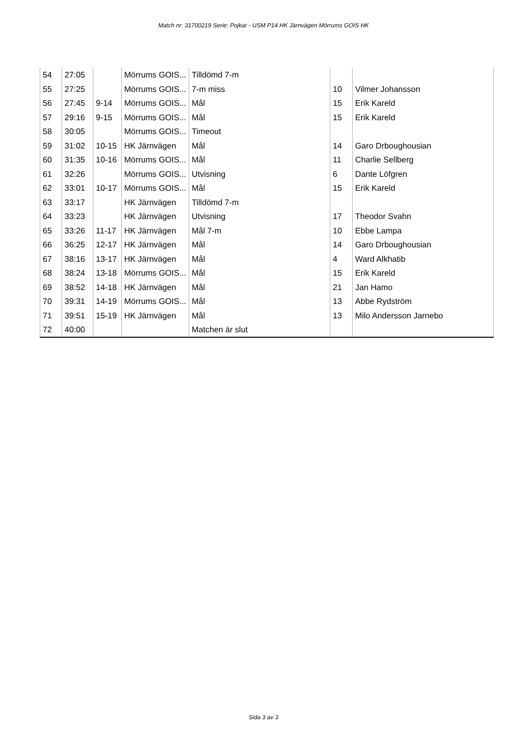Match nr: 31700219 Serie: Pojkar - USM P14 HK Järnvägen Mörrums GOIS HK
| 54 | 27:05 | | Mörrums GOIS... | Tilldömd 7-m | | |
| 55 | 27:25 | | Mörrums GOIS... | 7-m miss | 10 | Vilmer Johansson |
| 56 | 27:45 | 9-14 | Mörrums GOIS... | Mål | 15 | Erik Kareld |
| 57 | 29:16 | 9-15 | Mörrums GOIS... | Mål | 15 | Erik Kareld |
| 58 | 30:05 | | Mörrums GOIS... | Timeout | | |
| 59 | 31:02 | 10-15 | HK Järnvägen | Mål | 14 | Garo Drboughousian |
| 60 | 31:35 | 10-16 | Mörrums GOIS... | Mål | 11 | Charlie Sellberg |
| 61 | 32:26 | | Mörrums GOIS... | Utvisning | 6 | Dante Löfgren |
| 62 | 33:01 | 10-17 | Mörrums GOIS... | Mål | 15 | Erik Kareld |
| 63 | 33:17 | | HK Järnvägen | Tilldömd 7-m | | |
| 64 | 33:23 | | HK Järnvägen | Utvisning | 17 | Theodor Svahn |
| 65 | 33:26 | 11-17 | HK Järnvägen | Mål 7-m | 10 | Ebbe Lampa |
| 66 | 36:25 | 12-17 | HK Järnvägen | Mål | 14 | Garo Drboughousian |
| 67 | 38:16 | 13-17 | HK Järnvägen | Mål | 4 | Ward Alkhatib |
| 68 | 38:24 | 13-18 | Mörrums GOIS... | Mål | 15 | Erik Kareld |
| 69 | 38:52 | 14-18 | HK Järnvägen | Mål | 21 | Jan Hamo |
| 70 | 39:31 | 14-19 | Mörrums GOIS... | Mål | 13 | Abbe Rydström |
| 71 | 39:51 | 15-19 | HK Järnvägen | Mål | 13 | Milo Andersson Jarnebo |
| 72 | 40:00 | | | Matchen är slut | | |
Sida 3 av 3